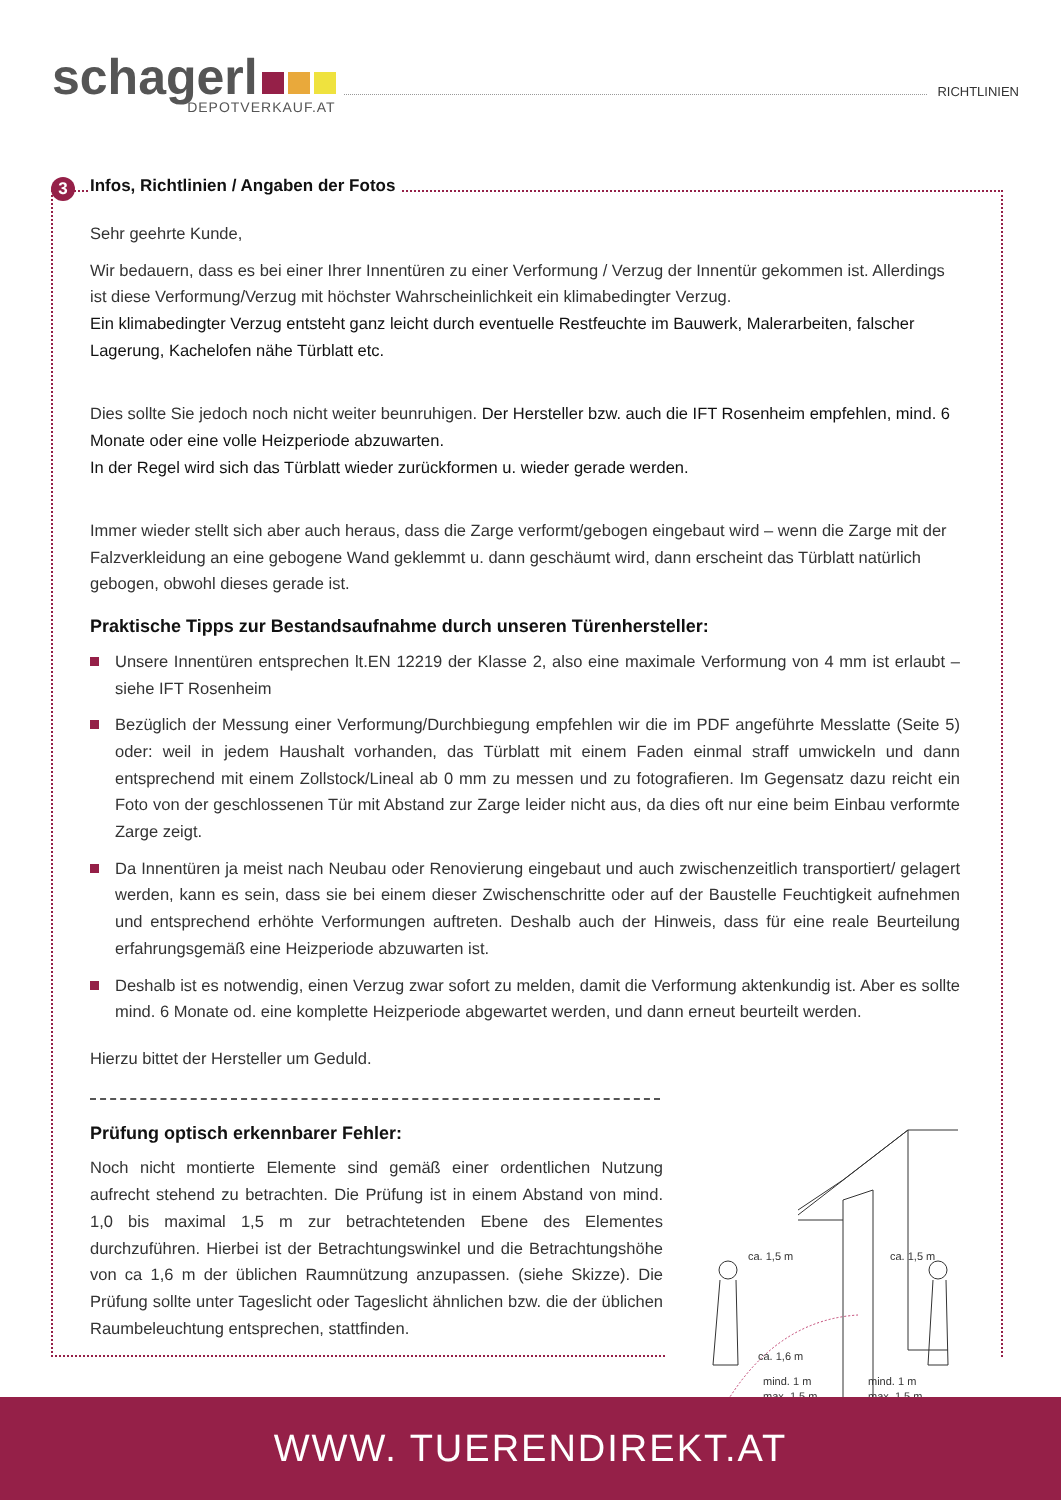schagerl
DEPOTVERKAUF.AT
RICHTLINIEN
3
Infos, Richtlinien / Angaben der Fotos
Sehr geehrte Kunde,
Wir bedauern, dass es bei einer Ihrer Innentüren zu einer Verformung / Verzug der Innentür gekommen ist. Allerdings ist diese Verformung/Verzug mit höchster Wahrscheinlichkeit ein klimabedingter Verzug.
Ein klimabedingter Verzug entsteht ganz leicht durch eventuelle Restfeuchte im Bauwerk, Malerarbeiten, falscher Lagerung, Kachelofen nähe Türblatt etc.
Dies sollte Sie jedoch noch nicht weiter beunruhigen. Der Hersteller bzw. auch die IFT Rosenheim empfehlen, mind. 6 Monate oder eine volle Heizperiode abzuwarten.
In der Regel wird sich das Türblatt wieder zurückformen u. wieder gerade werden.
Immer wieder stellt sich aber auch heraus, dass die Zarge verformt/gebogen eingebaut wird – wenn die Zarge mit der Falzverkleidung an eine gebogene Wand geklemmt u. dann geschäumt wird, dann erscheint das Türblatt natürlich gebogen, obwohl dieses gerade ist.
Praktische Tipps zur Bestandsaufnahme durch unseren Türenhersteller:
Unsere Innentüren entsprechen lt.EN 12219 der Klasse 2, also eine maximale Verformung von 4 mm ist erlaubt – siehe IFT Rosenheim
Bezüglich der Messung einer Verformung/Durchbiegung empfehlen wir die im PDF angeführte Messlatte (Seite 5) oder: weil in jedem Haushalt vorhanden, das Türblatt mit einem Faden einmal straff umwickeln und dann entsprechend mit einem Zollstock/Lineal ab 0 mm zu messen und zu fotografieren. Im Gegensatz dazu reicht ein Foto von der geschlossenen Tür mit Abstand zur Zarge leider nicht aus, da dies oft nur eine beim Einbau verformte Zarge zeigt.
Da Innentüren ja meist nach Neubau oder Renovierung eingebaut und auch zwischenzeitlich transportiert/ gelagert werden, kann es sein, dass sie bei einem dieser Zwischenschritte oder auf der Baustelle Feuchtigkeit aufnehmen und entsprechend erhöhte Verformungen auftreten. Deshalb auch der Hinweis, dass für eine reale Beurteilung erfahrungsgemäß eine Heizperiode abzuwarten ist.
Deshalb ist es notwendig, einen Verzug zwar sofort zu melden, damit die Verformung aktenkundig ist. Aber es sollte mind. 6 Monate od. eine komplette Heizperiode abgewartet werden, und dann erneut beurteilt werden.
Hierzu bittet der Hersteller um Geduld.
Prüfung optisch erkennbarer Fehler:
Noch nicht montierte Elemente sind gemäß einer ordentlichen Nutzung aufrecht stehend zu betrachten. Die Prüfung ist in einem Abstand von mind. 1,0 bis maximal 1,5 m zur betrachtetenden Ebene des Elementes durchzuführen. Hierbei ist der Betrachtungswinkel und die Betrachtungshöhe von ca 1,6 m der üblichen Raumnützung anzupassen. (siehe Skizze). Die Prüfung sollte unter Tageslicht oder Tageslicht ähnlichen bzw. die der üblichen Raumbeleuchtung entsprechen, stattfinden.
ca. 1,5 m
ca. 1,5 m
ca. 1,6 m
mind. 1 m
max. 1,5 m
mind. 1 m
max. 1,5 m
WWW. TUERENDIREKT.AT